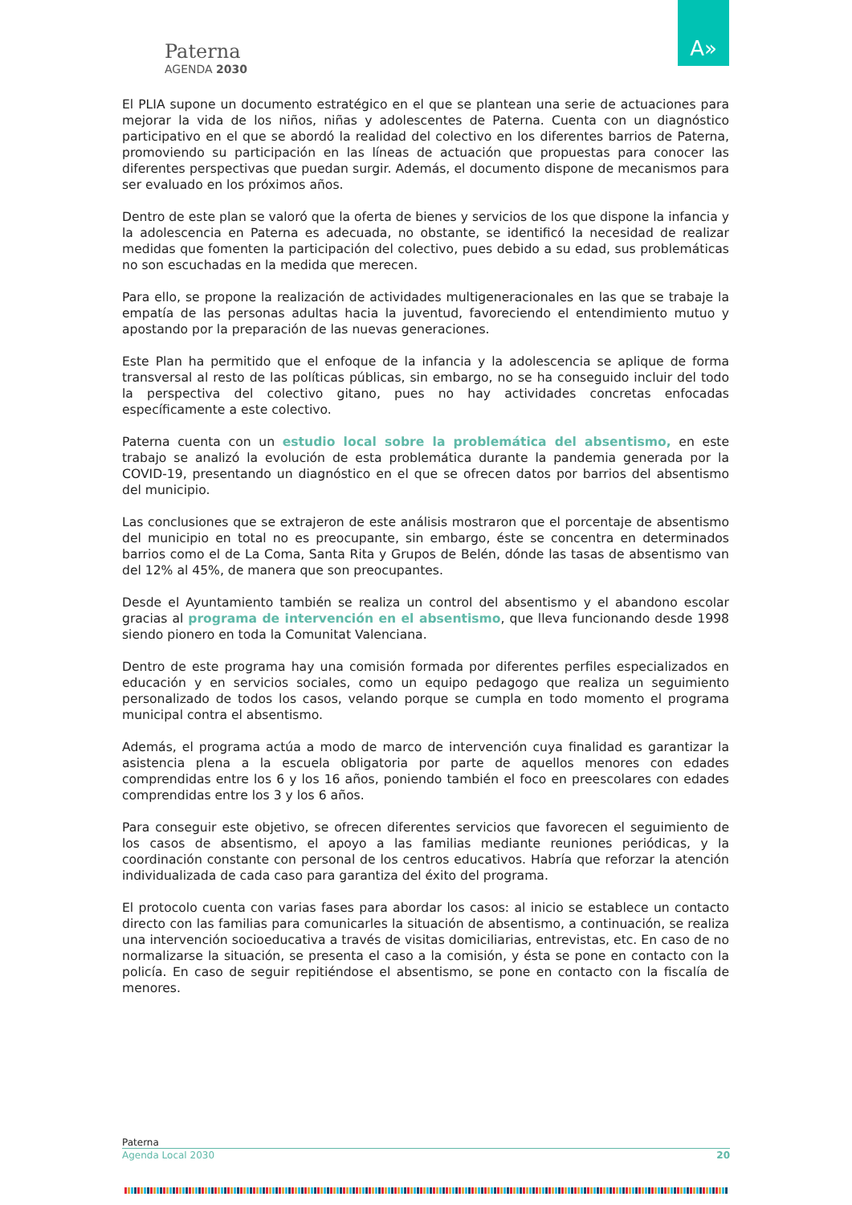Paterna
AGENDA 2030
A»
El PLIA supone un documento estratégico en el que se plantean una serie de actuaciones para mejorar la vida de los niños, niñas y adolescentes de Paterna. Cuenta con un diagnóstico participativo en el que se abordó la realidad del colectivo en los diferentes barrios de Paterna, promoviendo su participación en las líneas de actuación que propuestas para conocer las diferentes perspectivas que puedan surgir. Además, el documento dispone de mecanismos para ser evaluado en los próximos años.
Dentro de este plan se valoró que la oferta de bienes y servicios de los que dispone la infancia y la adolescencia en Paterna es adecuada, no obstante, se identificó la necesidad de realizar medidas que fomenten la participación del colectivo, pues debido a su edad, sus problemáticas no son escuchadas en la medida que merecen.
Para ello, se propone la realización de actividades multigeneracionales en las que se trabaje la empatía de las personas adultas hacia la juventud, favoreciendo el entendimiento mutuo y apostando por la preparación de las nuevas generaciones.
Este Plan ha permitido que el enfoque de la infancia y la adolescencia se aplique de forma transversal al resto de las políticas públicas, sin embargo, no se ha conseguido incluir del todo la perspectiva del colectivo gitano, pues no hay actividades concretas enfocadas específicamente a este colectivo.
Paterna cuenta con un estudio local sobre la problemática del absentismo, en este trabajo se analizó la evolución de esta problemática durante la pandemia generada por la COVID-19, presentando un diagnóstico en el que se ofrecen datos por barrios del absentismo del municipio.
Las conclusiones que se extrajeron de este análisis mostraron que el porcentaje de absentismo del municipio en total no es preocupante, sin embargo, éste se concentra en determinados barrios como el de La Coma, Santa Rita y Grupos de Belén, dónde las tasas de absentismo van del 12% al 45%, de manera que son preocupantes.
Desde el Ayuntamiento también se realiza un control del absentismo y el abandono escolar gracias al programa de intervención en el absentismo, que lleva funcionando desde 1998 siendo pionero en toda la Comunitat Valenciana.
Dentro de este programa hay una comisión formada por diferentes perfiles especializados en educación y en servicios sociales, como un equipo pedagogo que realiza un seguimiento personalizado de todos los casos, velando porque se cumpla en todo momento el programa municipal contra el absentismo.
Además, el programa actúa a modo de marco de intervención cuya finalidad es garantizar la asistencia plena a la escuela obligatoria por parte de aquellos menores con edades comprendidas entre los 6 y los 16 años, poniendo también el foco en preescolares con edades comprendidas entre los 3 y los 6 años.
Para conseguir este objetivo, se ofrecen diferentes servicios que favorecen el seguimiento de los casos de absentismo, el apoyo a las familias mediante reuniones periódicas, y la coordinación constante con personal de los centros educativos. Habría que reforzar la atención individualizada de cada caso para garantiza del éxito del programa.
El protocolo cuenta con varias fases para abordar los casos: al inicio se establece un contacto directo con las familias para comunicarles la situación de absentismo, a continuación, se realiza una intervención socioeducativa a través de visitas domiciliarias, entrevistas, etc. En caso de no normalizarse la situación, se presenta el caso a la comisión, y ésta se pone en contacto con la policía. En caso de seguir repitiéndose el absentismo, se pone en contacto con la fiscalía de menores.
Paterna
Agenda Local 2030 20